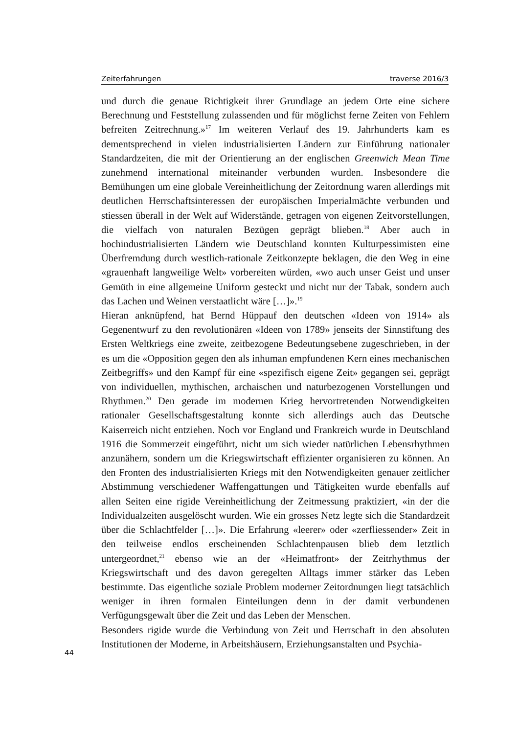Zeiterfahrungen traverse 2016/3
und durch die genaue Richtigkeit ihrer Grundlage an jedem Orte eine sichere Berechnung und Feststellung zulassenden und für möglichst ferne Zeiten von Fehlern befreiten Zeitrechnung.»<sup>17</sup> Im weiteren Verlauf des 19. Jahrhunderts kam es dementsprechend in vielen industrialisierten Ländern zur Einführung nationaler Standardzeiten, die mit der Orientierung an der englischen Greenwich Mean Time zunehmend international miteinander verbunden wurden. Insbesondere die Bemühungen um eine globale Vereinheitlichung der Zeitordnung waren allerdings mit deutlichen Herrschaftsinteressen der europäischen Imperialmächte verbunden und stiessen überall in der Welt auf Widerstände, getragen von eigenen Zeitvorstellungen, die vielfach von naturalen Bezügen geprägt blieben.<sup>18</sup> Aber auch in hochindustrialisierten Ländern wie Deutschland konnten Kulturpessimisten eine Überfremdung durch westlich-rationale Zeitkonzepte beklagen, die den Weg in eine «grauenhaft langweilige Welt» vorbereiten würden, «wo auch unser Geist und unser Gemüth in eine allgemeine Uniform gesteckt und nicht nur der Tabak, sondern auch das Lachen und Weinen verstaatlicht wäre […]».<sup>19</sup>
Hieran anknüpfend, hat Bernd Hüppauf den deutschen «Ideen von 1914» als Gegenentwurf zu den revolutionären «Ideen von 1789» jenseits der Sinnstiftung des Ersten Weltkriegs eine zweite, zeitbezogene Bedeutungsebene zugeschrieben, in der es um die «Opposition gegen den als inhuman empfundenen Kern eines mechanischen Zeitbegriffs» und den Kampf für eine «spezifisch eigene Zeit» gegangen sei, geprägt von individuellen, mythischen, archaischen und naturbezogenen Vorstellungen und Rhythmen.<sup>20</sup> Den gerade im modernen Krieg hervortretenden Notwendigkeiten rationaler Gesellschaftsgestaltung konnte sich allerdings auch das Deutsche Kaiserreich nicht entziehen. Noch vor England und Frankreich wurde in Deutschland 1916 die Sommerzeit eingeführt, nicht um sich wieder natürlichen Lebensrhythmen anzunähern, sondern um die Kriegswirtschaft effizienter organisieren zu können. An den Fronten des industrialisierten Kriegs mit den Notwendigkeiten genauer zeitlicher Abstimmung verschiedener Waffengattungen und Tätigkeiten wurde ebenfalls auf allen Seiten eine rigide Vereinheitlichung der Zeitmessung praktiziert, «in der die Individualzeiten ausgelöscht wurden. Wie ein grosses Netz legte sich die Standardzeit über die Schlachtfelder […]». Die Erfahrung «leerer» oder «zerfliessender» Zeit in den teilweise endlos erscheinenden Schlachtenpausen blieb dem letztlich untergeordnet,<sup>21</sup> ebenso wie an der «Heimatfront» der Zeitrhythmus der Kriegswirtschaft und des davon geregelten Alltags immer stärker das Leben bestimmte. Das eigentliche soziale Problem moderner Zeitordnungen liegt tatsächlich weniger in ihren formalen Einteilungen denn in der damit verbundenen Verfügungsgewalt über die Zeit und das Leben der Menschen.
Besonders rigide wurde die Verbindung von Zeit und Herrschaft in den absoluten Institutionen der Moderne, in Arbeitshäusern, Erziehungsanstalten und Psychia-
44